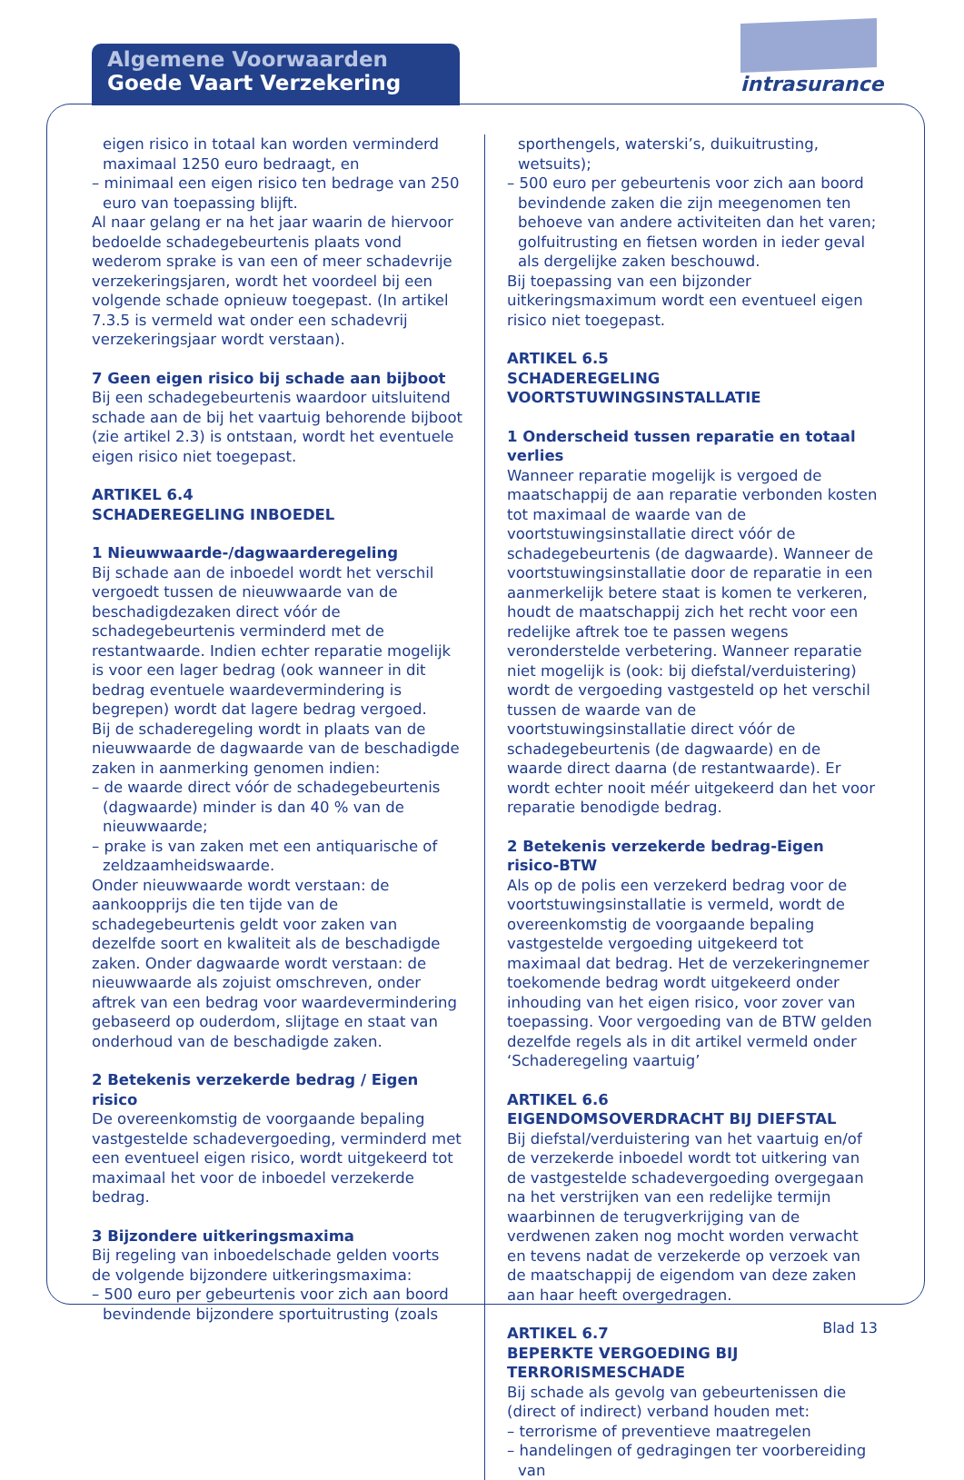Algemene Voorwaarden
Goede Vaart Verzekering
intrasurance
eigen risico in totaal kan worden verminderd maximaal 1250 euro bedraagt, en
– minimaal een eigen risico ten bedrage van 250 euro van toepassing blijft.
Al naar gelang er na het jaar waarin de hiervoor bedoelde schadegebeurtenis plaats vond wederom sprake is van een of meer schadevrije verzekeringsjaren, wordt het voordeel bij een volgende schade opnieuw toegepast. (In artikel 7.3.5 is vermeld wat onder een schadevrij verzekeringsjaar wordt verstaan).
7 Geen eigen risico bij schade aan bijboot
Bij een schadegebeurtenis waardoor uitsluitend schade aan de bij het vaartuig behorende bijboot (zie artikel 2.3) is ontstaan, wordt het eventuele eigen risico niet toegepast.
ARTIKEL 6.4
SCHADEREGELING INBOEDEL
1 Nieuwwaarde-/dagwaarderegeling
Bij schade aan de inboedel wordt het verschil vergoedt tussen de nieuwwaarde van de beschadigdezaken direct vóór de schadegebeurtenis verminderd met de restantwaarde. Indien echter reparatie mogelijk is voor een lager bedrag (ook wanneer in dit bedrag eventuele waardevermindering is begrepen) wordt dat lagere bedrag vergoed.
Bij de schaderegeling wordt in plaats van de nieuwwaarde de dagwaarde van de beschadigde zaken in aanmerking genomen indien:
– de waarde direct vóór de schadegebeurtenis (dagwaarde) minder is dan 40 % van de nieuwwaarde;
– prake is van zaken met een antiquarische of zeldzaamheidswaarde.
Onder nieuwwaarde wordt verstaan: de aankoopprijs die ten tijde van de schadegebeurtenis geldt voor zaken van dezelfde soort en kwaliteit als de beschadigde zaken. Onder dagwaarde wordt verstaan: de nieuwwaarde als zojuist omschreven, onder aftrek van een bedrag voor waardevermindering gebaseerd op ouderdom, slijtage en staat van onderhoud van de beschadigde zaken.
2 Betekenis verzekerde bedrag / Eigen risico
De overeenkomstig de voorgaande bepaling vastgestelde schadevergoeding, verminderd met een eventueel eigen risico, wordt uitgekeerd tot maximaal het voor de inboedel verzekerde bedrag.
3 Bijzondere uitkeringsmaxima
Bij regeling van inboedelschade gelden voorts de volgende bijzondere uitkeringsmaxima:
– 500 euro per gebeurtenis voor zich aan boord bevindende bijzondere sportuitrusting (zoals
sporthengels, waterski’s, duikuitrusting, wetsuits);
– 500 euro per gebeurtenis voor zich aan boord bevindende zaken die zijn meegenomen ten behoeve van andere activiteiten dan het varen; golfuitrusting en fietsen worden in ieder geval als dergelijke zaken beschouwd.
Bij toepassing van een bijzonder uitkeringsmaximum wordt een eventueel eigen risico niet toegepast.
ARTIKEL 6.5
SCHADEREGELING VOORTSTUWINGSINSTALLATIE
1 Onderscheid tussen reparatie en totaal verlies
Wanneer reparatie mogelijk is vergoed de maatschappij de aan reparatie verbonden kosten tot maximaal de waarde van de voortstuwingsinstallatie direct vóór de schadegebeurtenis (de dagwaarde). Wanneer de voortstuwingsinstallatie door de reparatie in een aanmerkelijk betere staat is komen te verkeren, houdt de maatschappij zich het recht voor een redelijke aftrek toe te passen wegens veronderstelde verbetering. Wanneer reparatie niet mogelijk is (ook: bij diefstal/verduistering) wordt de vergoeding vastgesteld op het verschil tussen de waarde van de voortstuwingsinstallatie direct vóór de schadegebeurtenis (de dagwaarde) en de waarde direct daarna (de restantwaarde). Er wordt echter nooit méér uitgekeerd dan het voor reparatie benodigde bedrag.
2 Betekenis verzekerde bedrag-Eigen risico-BTW
Als op de polis een verzekerd bedrag voor de voortstuwingsinstallatie is vermeld, wordt de overeenkomstig de voorgaande bepaling vastgestelde vergoeding uitgekeerd tot maximaal dat bedrag. Het de verzekeringnemer toekomende bedrag wordt uitgekeerd onder inhouding van het eigen risico, voor zover van toepassing. Voor vergoeding van de BTW gelden dezelfde regels als in dit artikel vermeld onder ‘Schaderegeling vaartuig’
ARTIKEL 6.6
EIGENDOMSOVERDRACHT BIJ DIEFSTAL
Bij diefstal/verduistering van het vaartuig en/of de verzekerde inboedel wordt tot uitkering van de vastgestelde schadevergoeding overgegaan na het verstrijken van een redelijke termijn waarbinnen de terugverkrijging van de verdwenen zaken nog mocht worden verwacht en tevens nadat de verzekerde op verzoek van de maatschappij de eigendom van deze zaken aan haar heeft overgedragen.
ARTIKEL 6.7
BEPERKTE VERGOEDING BIJ TERRORISMESCHADE
Bij schade als gevolg van gebeurtenissen die (direct of indirect) verband houden met:
– terrorisme of preventieve maatregelen
– handelingen of gedragingen ter voorbereiding van
Blad 13